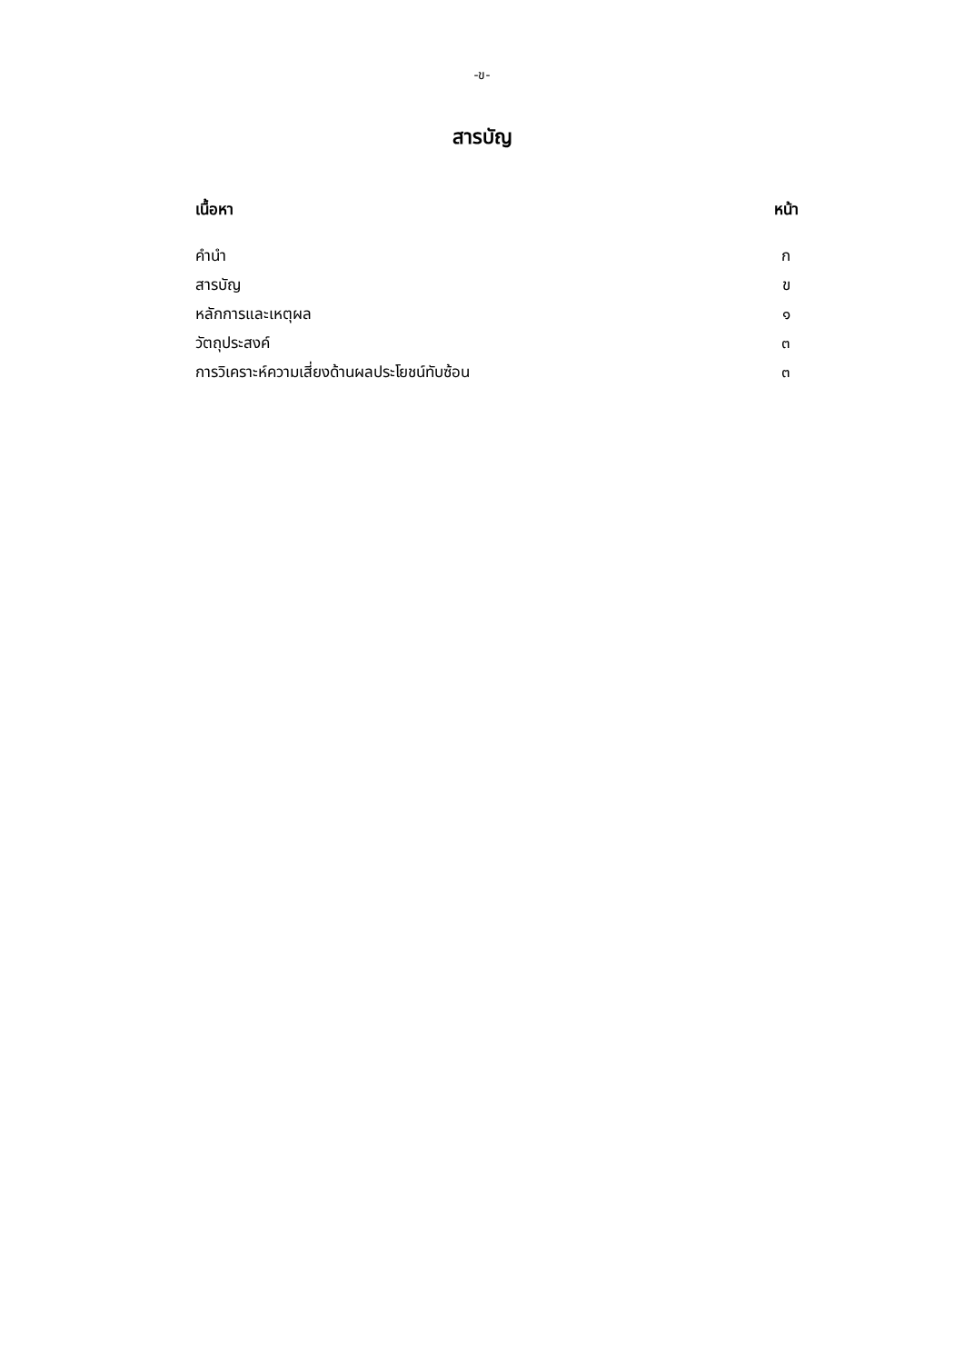-ข-
สารบัญ
| เนื้อหา | หน้า |
| --- | --- |
| คำนำ | ก |
| สารบัญ | ข |
| หลักการและเหตุผล | ๑ |
| วัตถุประสงค์ | ๓ |
| การวิเคราะห์ความเสี่ยงด้านผลประโยชน์ทับซ้อน | ๓ |